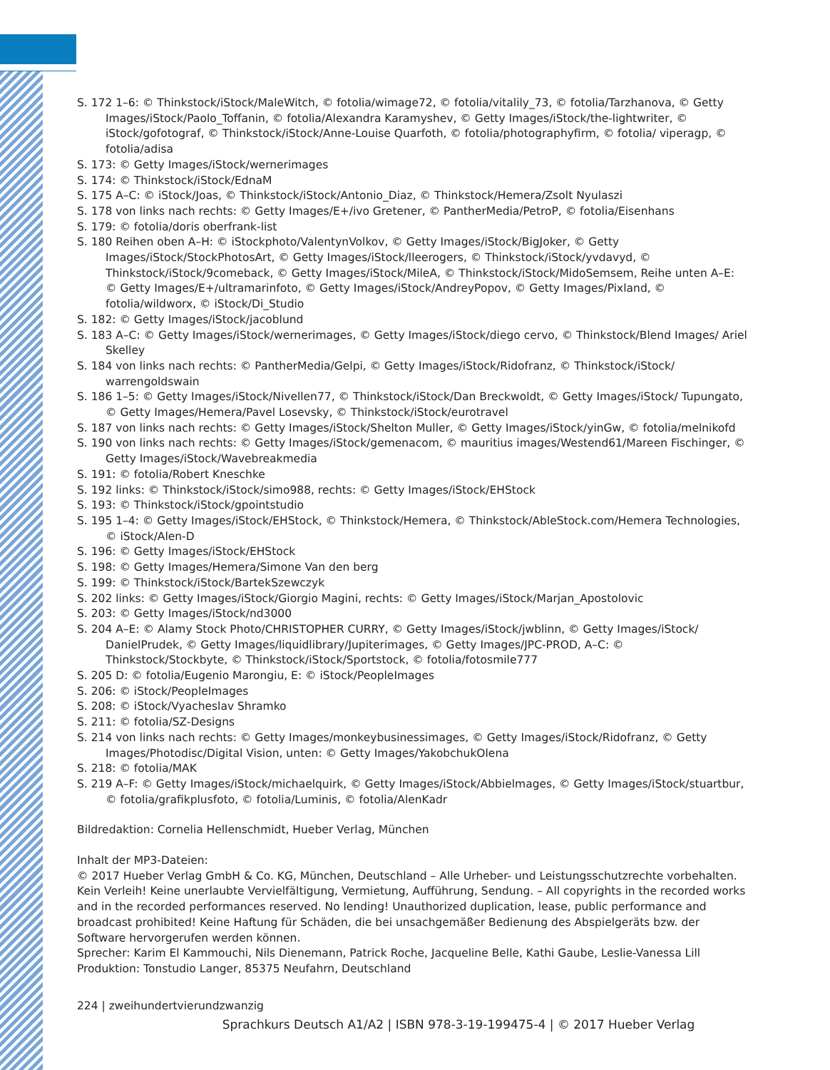S. 172 1–6: © Thinkstock/iStock/MaleWitch, © fotolia/wimage72, © fotolia/vitalily_73, © fotolia/Tarzhanova, © Getty Images/iStock/Paolo_Toffanin, © fotolia/Alexandra Karamyshev, © Getty Images/iStock/the-lightwriter, © iStock/gofotograf, © Thinkstock/iStock/Anne-Louise Quarfoth, © fotolia/photographyfirm, © fotolia/ viperagp, © fotolia/adisa
S. 173: © Getty Images/iStock/wernerimages
S. 174: © Thinkstock/iStock/EdnaM
S. 175 A–C: © iStock/Joas, © Thinkstock/iStock/Antonio_Diaz, © Thinkstock/Hemera/Zsolt Nyulaszi
S. 178 von links nach rechts: © Getty Images/E+/ivo Gretener, © PantherMedia/PetroP, © fotolia/Eisenhans
S. 179: © fotolia/doris oberfrank-list
S. 180 Reihen oben A–H: © iStockphoto/ValentynVolkov, © Getty Images/iStock/BigJoker, © Getty Images/iStock/StockPhotosArt, © Getty Images/iStock/lleerogers, © Thinkstock/iStock/yvdavyd, © Thinkstock/iStock/9comeback, © Getty Images/iStock/MileA, © Thinkstock/iStock/MidoSemsem, Reihe unten A–E: © Getty Images/E+/ultramarinfoto, © Getty Images/iStock/AndreyPopov, © Getty Images/Pixland, © fotolia/wildworx, © iStock/Di_Studio
S. 182: © Getty Images/iStock/jacoblund
S. 183 A–C: © Getty Images/iStock/wernerimages, © Getty Images/iStock/diego cervo, © Thinkstock/Blend Images/ Ariel Skelley
S. 184 von links nach rechts: © PantherMedia/Gelpi, © Getty Images/iStock/Ridofranz, © Thinkstock/iStock/ warrengoldswain
S. 186 1–5: © Getty Images/iStock/Nivellen77, © Thinkstock/iStock/Dan Breckwoldt, © Getty Images/iStock/ Tupungato, © Getty Images/Hemera/Pavel Losevsky, © Thinkstock/iStock/eurotravel
S. 187 von links nach rechts: © Getty Images/iStock/Shelton Muller, © Getty Images/iStock/yinGw, © fotolia/melnikofd
S. 190 von links nach rechts: © Getty Images/iStock/gemenacom, © mauritius images/Westend61/Mareen Fischinger, © Getty Images/iStock/Wavebreakmedia
S. 191: © fotolia/Robert Kneschke
S. 192 links: © Thinkstock/iStock/simo988, rechts: © Getty Images/iStock/EHStock
S. 193: © Thinkstock/iStock/gpointstudio
S. 195 1–4: © Getty Images/iStock/EHStock, © Thinkstock/Hemera, © Thinkstock/AbleStock.com/Hemera Technologies, © iStock/Alen-D
S. 196: © Getty Images/iStock/EHStock
S. 198: © Getty Images/Hemera/Simone Van den berg
S. 199: © Thinkstock/iStock/BartekSzewczyk
S. 202 links: © Getty Images/iStock/Giorgio Magini, rechts: © Getty Images/iStock/Marjan_Apostolovic
S. 203: © Getty Images/iStock/nd3000
S. 204 A–E: © Alamy Stock Photo/CHRISTOPHER CURRY, © Getty Images/iStock/jwblinn, © Getty Images/iStock/ DanielPrudek, © Getty Images/liquidlibrary/Jupiterimages, © Getty Images/JPC-PROD, A–C: © Thinkstock/Stockbyte, © Thinkstock/iStock/Sportstock, © fotolia/fotosmile777
S. 205 D: © fotolia/Eugenio Marongiu, E: © iStock/PeopleImages
S. 206: © iStock/PeopleImages
S. 208: © iStock/Vyacheslav Shramko
S. 211: © fotolia/SZ-Designs
S. 214 von links nach rechts: © Getty Images/monkeybusinessimages, © Getty Images/iStock/Ridofranz, © Getty Images/Photodisc/Digital Vision, unten: © Getty Images/YakobchukOlena
S. 218: © fotolia/MAK
S. 219 A–F: © Getty Images/iStock/michaelquirk, © Getty Images/iStock/Abbielmages, © Getty Images/iStock/stuartbur, © fotolia/grafikplusfoto, © fotolia/Luminis, © fotolia/AlenKadr
Bildredaktion: Cornelia Hellenschmidt, Hueber Verlag, München
Inhalt der MP3-Dateien:
© 2017 Hueber Verlag GmbH & Co. KG, München, Deutschland – Alle Urheber- und Leistungsschutzrechte vorbehalten. Kein Verleih! Keine unerlaubte Vervielfältigung, Vermietung, Aufführung, Sendung. – All copyrights in the recorded works and in the recorded performances reserved. No lending! Unauthorized duplication, lease, public performance and broadcast prohibited! Keine Haftung für Schäden, die bei unsachgemäßer Bedienung des Abspielgeräts bzw. der Software hervorgerufen werden können.
Sprecher: Karim El Kammouchi, Nils Dienemann, Patrick Roche, Jacqueline Belle, Kathi Gaube, Leslie-Vanessa Lill
Produktion: Tonstudio Langer, 85375 Neufahrn, Deutschland
224 | zweihundertvierundzwanzig
Sprachkurs Deutsch A1/A2 | ISBN 978-3-19-199475-4 | © 2017 Hueber Verlag